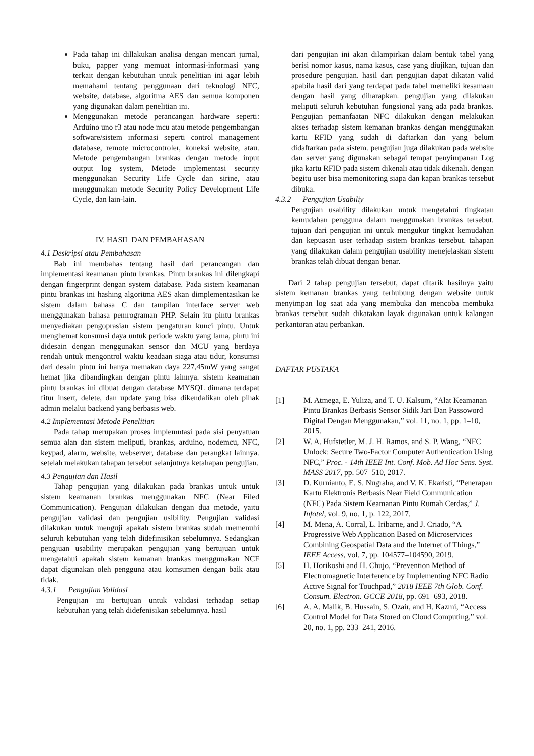Pada tahap ini dillakukan analisa dengan mencari jurnal, buku, papper yang memuat informasi-informasi yang terkait dengan kebutuhan untuk penelitian ini agar lebih memahami tentang penggunaan dari teknologi NFC, website, database, algoritma AES dan semua komponen yang digunakan dalam penelitian ini.
Menggunakan metode perancangan hardware seperti: Arduino uno r3 atau node mcu atau metode pengembangan software/sistem informasi seperti control management database, remote microcontroler, koneksi website, atau. Metode pengembangan brankas dengan metode input output log system, Metode implementasi security menggunakan Security Life Cycle dan sirine, atau menggunakan metode Security Policy Development Life Cycle, dan lain-lain.
IV. HASIL DAN PEMBAHASAN
4.1 Deskripsi atau Pembahasan
Bab ini membahas tentang hasil dari perancangan dan implementasi keamanan pintu brankas. Pintu brankas ini dilengkapi dengan fingerprint dengan system database. Pada sistem keamanan pintu brankas ini hashing algoritma AES akan dimplementasikan ke sistem dalam bahasa C dan tampilan interface server web menggunakan bahasa pemrograman PHP. Selain itu pintu brankas menyediakan pengoprasian sistem pengaturan kunci pintu. Untuk menghemat konsumsi daya untuk periode waktu yang lama, pintu ini didesain dengan menggunakan sensor dan MCU yang berdaya rendah untuk mengontrol waktu keadaan siaga atau tidur, konsumsi dari desain pintu ini hanya memakan daya 227,45mW yang sangat hemat jika dibandingkan dengan pintu lainnya. sistem keamanan pintu brankas ini dibuat dengan database MYSQL dimana terdapat fitur insert, delete, dan update yang bisa dikendalikan oleh pihak admin melalui backend yang berbasis web.
4.2 Implementasi Metode Penelitian
Pada tahap merupakan proses implemntasi pada sisi penyatuan semua alan dan sistem meliputi, brankas, arduino, nodemcu, NFC, keypad, alarm, website, webserver, database dan perangkat lainnya. setelah melakukan tahapan tersebut selanjutnya ketahapan pengujian.
4.3 Pengujian dan Hasil
Tahap pengujian yang dilakukan pada brankas untuk untuk sistem keamanan brankas menggunakan NFC (Near Filed Communication). Pengujian dilakukan dengan dua metode, yaitu pengujian validasi dan pengujian usibility. Pengujian validasi dilakukan untuk menguji apakah sistem brankas sudah memenuhi seluruh kebutuhan yang telah didefinisikan sebelumnya. Sedangkan pengjuan usability merupakan pengujian yang bertujuan untuk mengetahui apakah sistem kemanan brankas menggunakan NCF dapat digunakan oleh pengguna atau komsumen dengan baik atau tidak.
4.3.1 Pengujian Validasi
Pengujian ini bertujuan untuk validasi terhadap setiap kebutuhan yang telah didefenisikan sebelumnya. hasil
dari pengujian ini akan dilampirkan dalam bentuk tabel yang berisi nomor kasus, nama kasus, case yang diujikan, tujuan dan prosedure pengujian. hasil dari pengujian dapat dikatan valid apabila hasil dari yang terdapat pada tabel memeliki kesamaan dengan hasil yang diharapkan. pengujian yang dilakukan meliputi seluruh kebutuhan fungsional yang ada pada brankas. Pengujian pemanfaatan NFC dilakukan dengan melakukan akses terhadap sistem kemanan brankas dengan menggunakan kartu RFID yang sudah di daftarkan dan yang belum didaftarkan pada sistem. pengujian juga dilakukan pada website dan server yang digunakan sebagai tempat penyimpanan Log jika kartu RFID pada sistem dikenali atau tidak dikenali. dengan begitu user bisa memonitoring siapa dan kapan brankas tersebut dibuka.
4.3.2 Pengujian Usabiliy
Pengujian usability dilakukan untuk mengetahui tingkatan kemudahan pengguna dalam menggunakan brankas tersebut. tujuan dari pengujian ini untuk mengukur tingkat kemudahan dan kepuasan user terhadap sistem brankas tersebut. tahapan yang dilakukan dalam pengujian usability menejelaskan sistem brankas telah dibuat dengan benar.
Dari 2 tahap pengujian tersebut, dapat ditarik hasilnya yaitu sistem kemanan brankas yang terhubung dengan website untuk menyimpan log saat ada yang membuka dan mencoba membuka brankas tersebut sudah dikatakan layak digunakan untuk kalangan perkantoran atau perbankan.
DAFTAR PUSTAKA
[1] M. Atmega, E. Yuliza, and T. U. Kalsum, “Alat Keamanan Pintu Brankas Berbasis Sensor Sidik Jari Dan Passoword Digital Dengan Menggunakan,” vol. 11, no. 1, pp. 1–10, 2015.
[2] W. A. Hufstetler, M. J. H. Ramos, and S. P. Wang, “NFC Unlock: Secure Two-Factor Computer Authentication Using NFC,” Proc. - 14th IEEE Int. Conf. Mob. Ad Hoc Sens. Syst. MASS 2017, pp. 507–510, 2017.
[3] D. Kurnianto, E. S. Nugraha, and V. K. Ekaristi, “Penerapan Kartu Elektronis Berbasis Near Field Communication (NFC) Pada Sistem Keamanan Pintu Rumah Cerdas,” J. Infotel, vol. 9, no. 1, p. 122, 2017.
[4] M. Mena, A. Corral, L. Iribarne, and J. Criado, “A Progressive Web Application Based on Microservices Combining Geospatial Data and the Internet of Things,” IEEE Access, vol. 7, pp. 104577–104590, 2019.
[5] H. Horikoshi and H. Chujo, “Prevention Method of Electromagnetic Interference by Implementing NFC Radio Active Signal for Touchpad,” 2018 IEEE 7th Glob. Conf. Consum. Electron. GCCE 2018, pp. 691–693, 2018.
[6] A. A. Malik, B. Hussain, S. Ozair, and H. Kazmi, “Access Control Model for Data Stored on Cloud Computing,” vol. 20, no. 1, pp. 233–241, 2016.